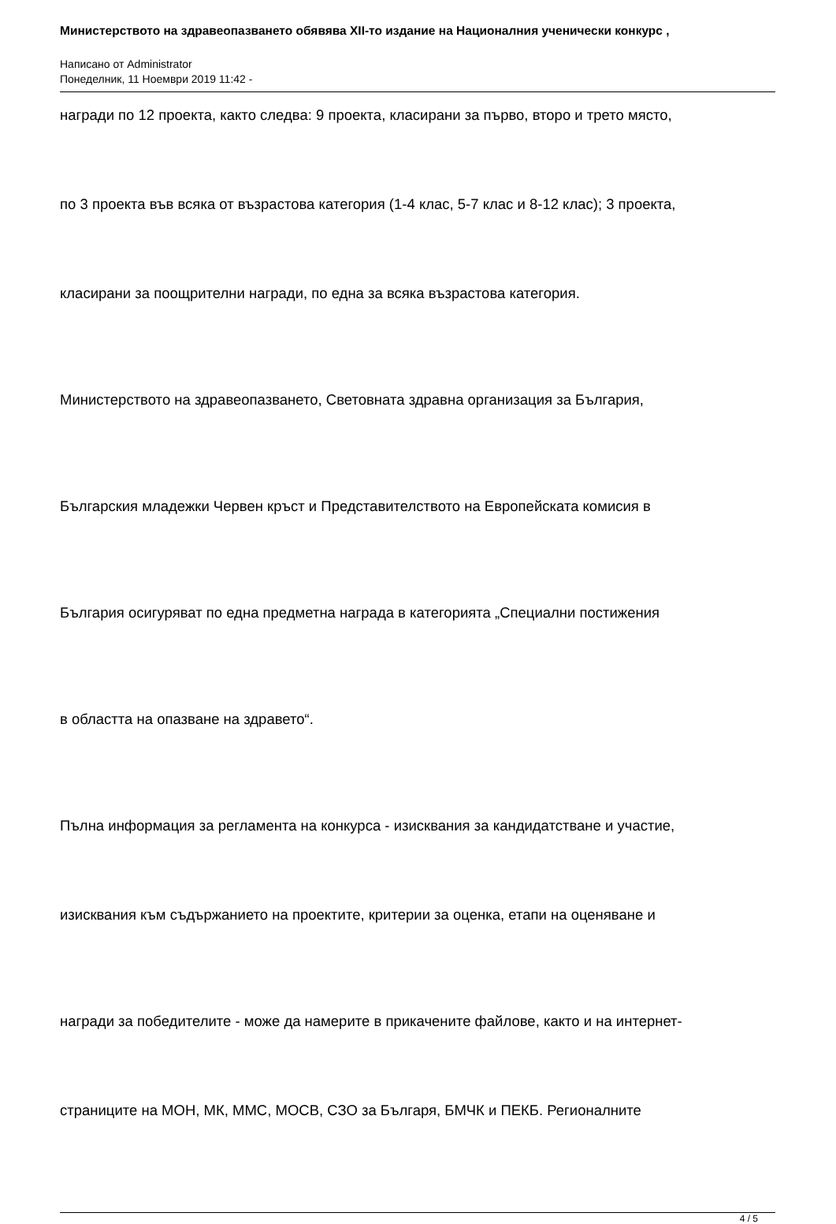Министерството на здравеопазването обявява XII-то издание на Националния ученически конкурс ,
Написано от Administrator
Понеделник, 11 Ноември 2019 11:42 -
награди по 12 проекта, както следва: 9 проекта, класирани за първо, второ и трето място,
по 3 проекта във всяка от възрастова категория (1-4 клас, 5-7 клас и 8-12 клас); 3 проекта,
класирани за поощрителни награди, по една за всяка възрастова категория.
Министерството на здравеопазването, Световната здравна организация за България,
Българския младежки Червен кръст и Представителството на Европейската комисия в
България осигуряват по една предметна награда в категорията „Специални постижения
в областта на опазване на здравето“.
Пълна информация за регламента на конкурса - изисквания за кандидатстване и участие,
изисквания към съдържанието на проектите, критерии за оценка, етапи на оценяване и
награди за победителите - може да намерите в прикачените файлове, както и на интернет-
страниците на МОН, МК, ММС, МОСВ, СЗО за Българя, БМЧК и ПЕКБ. Регионалните
4 / 5